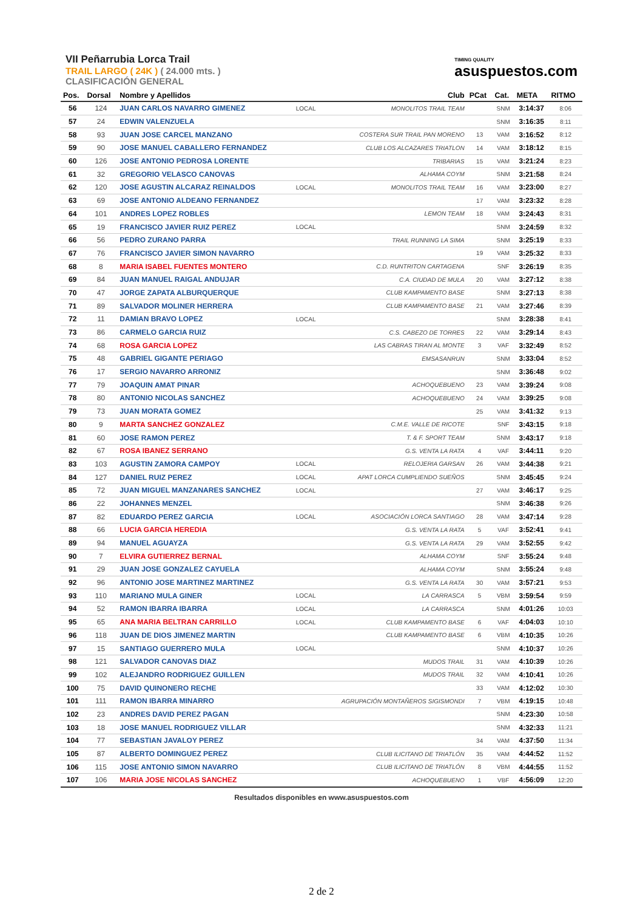VII Peñarrubia Lorca Trail
TRAIL LARGO ( 24K ) ( 24.000 mts. )
CLASIFICACIÓN GENERAL
TIMING QUALITY
asuspuestos.com
| Pos. | Dorsal | Nombre y Apellidos | | Club | PCat | Cat. | META | RITMO |
| --- | --- | --- | --- | --- | --- | --- | --- | --- |
| 56 | 124 | JUAN CARLOS NAVARRO GIMENEZ | LOCAL | MONOLITOS TRAIL TEAM | | SNM | 3:14:37 | 8:06 |
| 57 | 24 | EDWIN VALENZUELA | | | | SNM | 3:16:35 | 8:11 |
| 58 | 93 | JUAN JOSE CARCEL MANZANO | | COSTERA SUR TRAIL PAN MORENO | 13 | VAM | 3:16:52 | 8:12 |
| 59 | 90 | JOSE MANUEL CABALLERO FERNANDEZ | | CLUB LOS ALCAZARES TRIATLON | 14 | VAM | 3:18:12 | 8:15 |
| 60 | 126 | JOSE ANTONIO PEDROSA LORENTE | | TRIBARIAS | 15 | VAM | 3:21:24 | 8:23 |
| 61 | 32 | GREGORIO VELASCO CANOVAS | | ALHAMA COYM | | SNM | 3:21:58 | 8:24 |
| 62 | 120 | JOSE AGUSTIN ALCARAZ REINALDOS | LOCAL | MONOLITOS TRAIL TEAM | 16 | VAM | 3:23:00 | 8:27 |
| 63 | 69 | JOSE ANTONIO ALDEANO FERNANDEZ | | | 17 | VAM | 3:23:32 | 8:28 |
| 64 | 101 | ANDRES LOPEZ ROBLES | | LEMON TEAM | 18 | VAM | 3:24:43 | 8:31 |
| 65 | 19 | FRANCISCO JAVIER RUIZ PEREZ | LOCAL | | | SNM | 3:24:59 | 8:32 |
| 66 | 56 | PEDRO ZURANO PARRA | | TRAIL RUNNING LA SIMA | | SNM | 3:25:19 | 8:33 |
| 67 | 76 | FRANCISCO JAVIER SIMON NAVARRO | | | 19 | VAM | 3:25:32 | 8:33 |
| 68 | 8 | MARIA ISABEL FUENTES MONTERO | | C.D. RUNTRITON CARTAGENA | | SNF | 3:26:19 | 8:35 |
| 69 | 84 | JUAN MANUEL RAIGAL ANDUJAR | | C.A. CIUDAD DE MULA | 20 | VAM | 3:27:12 | 8:38 |
| 70 | 47 | JORGE ZAPATA ALBURQUERQUE | | CLUB KAMPAMENTO BASE | | SNM | 3:27:13 | 8:38 |
| 71 | 89 | SALVADOR MOLINER HERRERA | | CLUB KAMPAMENTO BASE | 21 | VAM | 3:27:46 | 8:39 |
| 72 | 11 | DAMIAN BRAVO LOPEZ | LOCAL | | | SNM | 3:28:38 | 8:41 |
| 73 | 86 | CARMELO GARCIA RUIZ | | C.S. CABEZO DE TORRES | 22 | VAM | 3:29:14 | 8:43 |
| 74 | 68 | ROSA GARCIA LOPEZ | | LAS CABRAS TIRAN AL MONTE | 3 | VAF | 3:32:49 | 8:52 |
| 75 | 48 | GABRIEL GIGANTE PERIAGO | | EMSASANRUN | | SNM | 3:33:04 | 8:52 |
| 76 | 17 | SERGIO NAVARRO ARRONIZ | | | | SNM | 3:36:48 | 9:02 |
| 77 | 79 | JOAQUIN AMAT PINAR | | ACHOQUEBUENO | 23 | VAM | 3:39:24 | 9:08 |
| 78 | 80 | ANTONIO NICOLAS SANCHEZ | | ACHOQUEBUENO | 24 | VAM | 3:39:25 | 9:08 |
| 79 | 73 | JUAN MORATA GOMEZ | | | 25 | VAM | 3:41:32 | 9:13 |
| 80 | 9 | MARTA SANCHEZ GONZALEZ | | C.M.E. VALLE DE RICOTE | | SNF | 3:43:15 | 9:18 |
| 81 | 60 | JOSE RAMON PEREZ | | T. & F. SPORT TEAM | | SNM | 3:43:17 | 9:18 |
| 82 | 67 | ROSA IBANEZ SERRANO | | G.S. VENTA LA RATA | 4 | VAF | 3:44:11 | 9:20 |
| 83 | 103 | AGUSTIN ZAMORA CAMPOY | LOCAL | RELOJERIA GARSAN | 26 | VAM | 3:44:38 | 9:21 |
| 84 | 127 | DANIEL RUIZ PEREZ | LOCAL | APAT LORCA CUMPLIENDO SUEÑOS | | SNM | 3:45:45 | 9:24 |
| 85 | 72 | JUAN MIGUEL MANZANARES SANCHEZ | LOCAL | | 27 | VAM | 3:46:17 | 9:25 |
| 86 | 22 | JOHANNES MENZEL | | | | SNM | 3:46:38 | 9:26 |
| 87 | 82 | EDUARDO PEREZ GARCIA | LOCAL | ASOCIACIÓN LORCA SANTIAGO | 28 | VAM | 3:47:14 | 9:28 |
| 88 | 66 | LUCIA GARCIA HEREDIA | | G.S. VENTA LA RATA | 5 | VAF | 3:52:41 | 9:41 |
| 89 | 94 | MANUEL AGUAYZA | | G.S. VENTA LA RATA | 29 | VAM | 3:52:55 | 9:42 |
| 90 | 7 | ELVIRA GUTIERREZ BERNAL | | ALHAMA COYM | | SNF | 3:55:24 | 9:48 |
| 91 | 29 | JUAN JOSE GONZALEZ CAYUELA | | ALHAMA COYM | | SNM | 3:55:24 | 9:48 |
| 92 | 96 | ANTONIO JOSE MARTINEZ MARTINEZ | | G.S. VENTA LA RATA | 30 | VAM | 3:57:21 | 9:53 |
| 93 | 110 | MARIANO MULA GINER | LOCAL | LA CARRASCA | 5 | VBM | 3:59:54 | 9:59 |
| 94 | 52 | RAMON IBARRA IBARRA | LOCAL | LA CARRASCA | | SNM | 4:01:26 | 10:03 |
| 95 | 65 | ANA MARIA BELTRAN CARRILLO | LOCAL | CLUB KAMPAMENTO BASE | 6 | VAF | 4:04:03 | 10:10 |
| 96 | 118 | JUAN DE DIOS JIMENEZ MARTIN | | CLUB KAMPAMENTO BASE | 6 | VBM | 4:10:35 | 10:26 |
| 97 | 15 | SANTIAGO GUERRERO MULA | LOCAL | | | SNM | 4:10:37 | 10:26 |
| 98 | 121 | SALVADOR CANOVAS DIAZ | | MUDOS TRAIL | 31 | VAM | 4:10:39 | 10:26 |
| 99 | 102 | ALEJANDRO RODRIGUEZ GUILLEN | | MUDOS TRAIL | 32 | VAM | 4:10:41 | 10:26 |
| 100 | 75 | DAVID QUINONERO RECHE | | | 33 | VAM | 4:12:02 | 10:30 |
| 101 | 111 | RAMON IBARRA MINARRO | | AGRUPACIÓN MONTAÑEROS SIGISMONDI | 7 | VBM | 4:19:15 | 10:48 |
| 102 | 23 | ANDRES DAVID PEREZ PAGAN | | | | SNM | 4:23:30 | 10:58 |
| 103 | 18 | JOSE MANUEL RODRIGUEZ VILLAR | | | | SNM | 4:32:33 | 11:21 |
| 104 | 77 | SEBASTIAN JAVALOY PEREZ | | | 34 | VAM | 4:37:50 | 11:34 |
| 105 | 87 | ALBERTO DOMINGUEZ PEREZ | | CLUB ILICITANO DE TRIATLÓN | 35 | VAM | 4:44:52 | 11:52 |
| 106 | 115 | JOSE ANTONIO SIMON NAVARRO | | CLUB ILICITANO DE TRIATLÓN | 8 | VBM | 4:44:55 | 11:52 |
| 107 | 106 | MARIA JOSE NICOLAS SANCHEZ | | ACHOQUEBUENO | 1 | VBF | 4:56:09 | 12:20 |
Resultados disponibles en www.asuspuestos.com
2 de 2